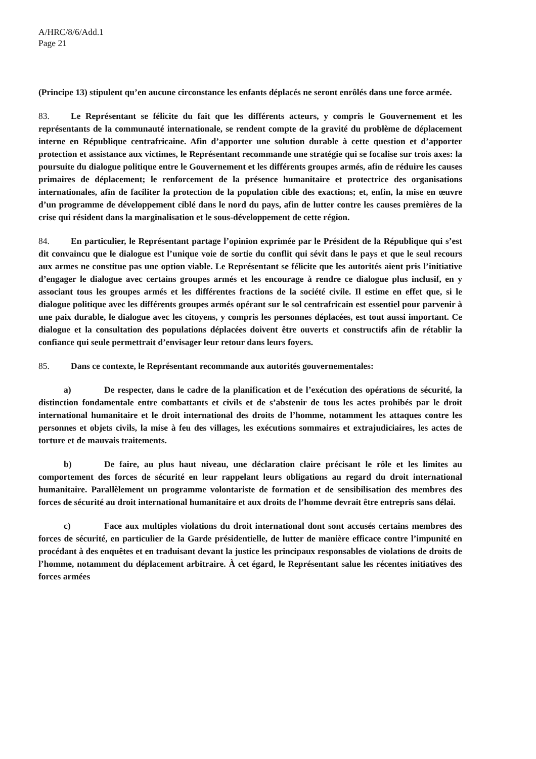A/HRC/8/6/Add.1
Page 21
(Principe 13) stipulent qu’en aucune circonstance les enfants déplacés ne seront enrôlés dans une force armée.
83. Le Représentant se félicite du fait que les différents acteurs, y compris le Gouvernement et les représentants de la communauté internationale, se rendent compte de la gravité du problème de déplacement interne en République centrafricaine. Afin d’apporter une solution durable à cette question et d’apporter protection et assistance aux victimes, le Représentant recommande une stratégie qui se focalise sur trois axes: la poursuite du dialogue politique entre le Gouvernement et les différents groupes armés, afin de réduire les causes primaires de déplacement; le renforcement de la présence humanitaire et protectrice des organisations internationales, afin de faciliter la protection de la population cible des exactions; et, enfin, la mise en œuvre d’un programme de développement ciblé dans le nord du pays, afin de lutter contre les causes premières de la crise qui résident dans la marginalisation et le sous-développement de cette région.
84. En particulier, le Représentant partage l’opinion exprimée par le Président de la République qui s’est dit convaincu que le dialogue est l’unique voie de sortie du conflit qui sévit dans le pays et que le seul recours aux armes ne constitue pas une option viable. Le Représentant se félicite que les autorités aient pris l’initiative d’engager le dialogue avec certains groupes armés et les encourage à rendre ce dialogue plus inclusif, en y associant tous les groupes armés et les différentes fractions de la société civile. Il estime en effet que, si le dialogue politique avec les différents groupes armés opérant sur le sol centrafricain est essentiel pour parvenir à une paix durable, le dialogue avec les citoyens, y compris les personnes déplacées, est tout aussi important. Ce dialogue et la consultation des populations déplacées doivent être ouverts et constructifs afin de rétablir la confiance qui seule permettrait d’envisager leur retour dans leurs foyers.
85. Dans ce contexte, le Représentant recommande aux autorités gouvernementales:
a) De respecter, dans le cadre de la planification et de l’exécution des opérations de sécurité, la distinction fondamentale entre combattants et civils et de s’abstenir de tous les actes prohibés par le droit international humanitaire et le droit international des droits de l’homme, notamment les attaques contre les personnes et objets civils, la mise à feu des villages, les exécutions sommaires et extrajudiciaires, les actes de torture et de mauvais traitements.
b) De faire, au plus haut niveau, une déclaration claire précisant le rôle et les limites au comportement des forces de sécurité en leur rappelant leurs obligations au regard du droit international humanitaire. Parallèlement un programme volontariste de formation et de sensibilisation des membres des forces de sécurité au droit international humanitaire et aux droits de l’homme devrait être entrepris sans délai.
c) Face aux multiples violations du droit international dont sont accusés certains membres des forces de sécurité, en particulier de la Garde présidentielle, de lutter de manière efficace contre l’impunité en procédant à des enquêtes et en traduisant devant la justice les principaux responsables de violations de droits de l’homme, notamment du déplacement arbitraire. À cet égard, le Représentant salue les récentes initiatives des forces armées